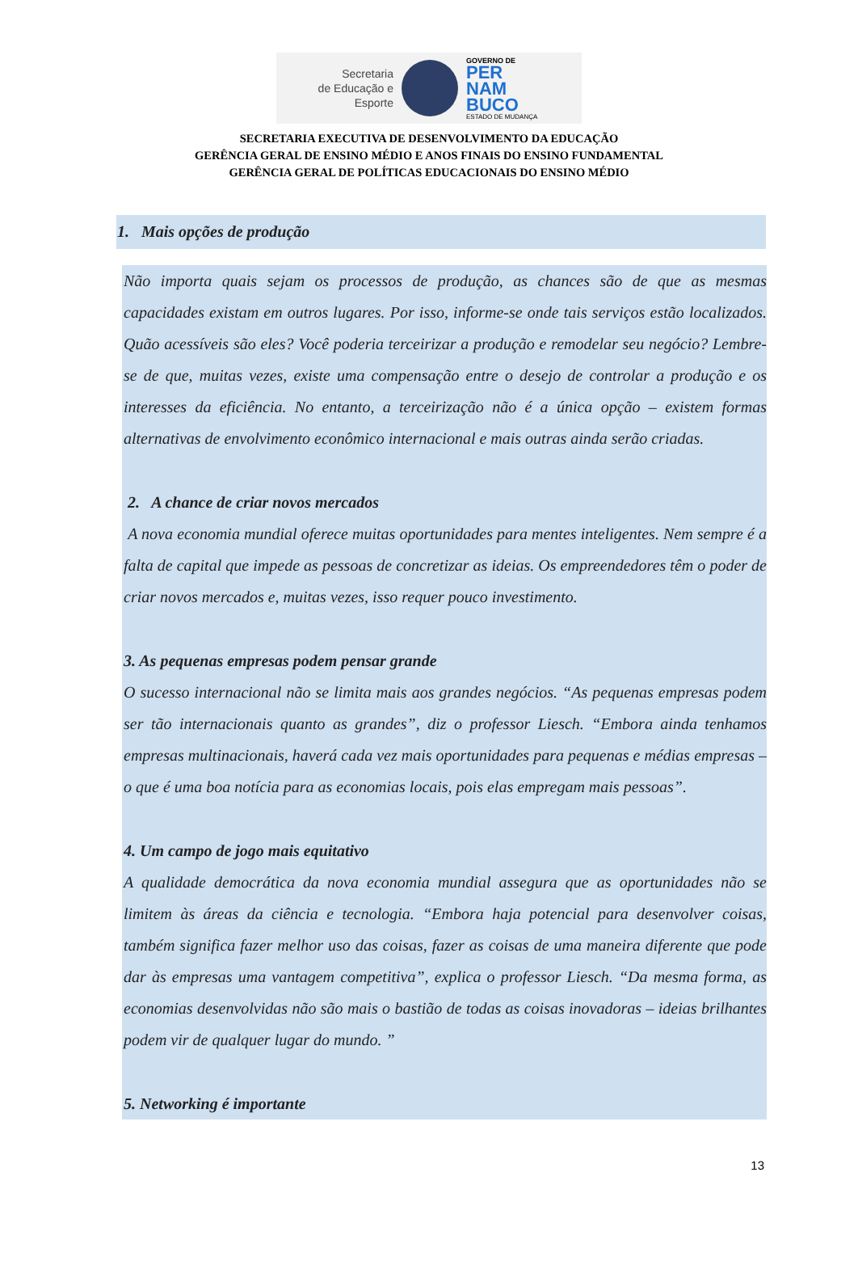Secretaria
de Educação e
Esporte
GOVERNO DE
PER
NAM
BUCO
ESTADO DE MUDANÇA
SECRETARIA EXECUTIVA DE DESENVOLVIMENTO DA EDUCAÇÃO
GERÊNCIA GERAL DE ENSINO MÉDIO E ANOS FINAIS DO ENSINO FUNDAMENTAL
GERÊNCIA GERAL DE POLÍTICAS EDUCACIONAIS DO ENSINO MÉDIO
1. Mais opções de produção
Não importa quais sejam os processos de produção, as chances são de que as mesmas capacidades existam em outros lugares. Por isso, informe-se onde tais serviços estão localizados. Quão acessíveis são eles? Você poderia terceirizar a produção e remodelar seu negócio? Lembre-se de que, muitas vezes, existe uma compensação entre o desejo de controlar a produção e os interesses da eficiência. No entanto, a terceirização não é a única opção – existem formas alternativas de envolvimento econômico internacional e mais outras ainda serão criadas.
2. A chance de criar novos mercados
A nova economia mundial oferece muitas oportunidades para mentes inteligentes. Nem sempre é a falta de capital que impede as pessoas de concretizar as ideias. Os empreendedores têm o poder de criar novos mercados e, muitas vezes, isso requer pouco investimento.
3. As pequenas empresas podem pensar grande
O sucesso internacional não se limita mais aos grandes negócios. “As pequenas empresas podem ser tão internacionais quanto as grandes”, diz o professor Liesch. “Embora ainda tenhamos empresas multinacionais, haverá cada vez mais oportunidades para pequenas e médias empresas – o que é uma boa notícia para as economias locais, pois elas empregam mais pessoas”.
4. Um campo de jogo mais equitativo
A qualidade democrática da nova economia mundial assegura que as oportunidades não se limitem às áreas da ciência e tecnologia. “Embora haja potencial para desenvolver coisas, também significa fazer melhor uso das coisas, fazer as coisas de uma maneira diferente que pode dar às empresas uma vantagem competitiva”, explica o professor Liesch. “Da mesma forma, as economias desenvolvidas não são mais o bastião de todas as coisas inovadoras – ideias brilhantes podem vir de qualquer lugar do mundo. ”
5. Networking é importante
13